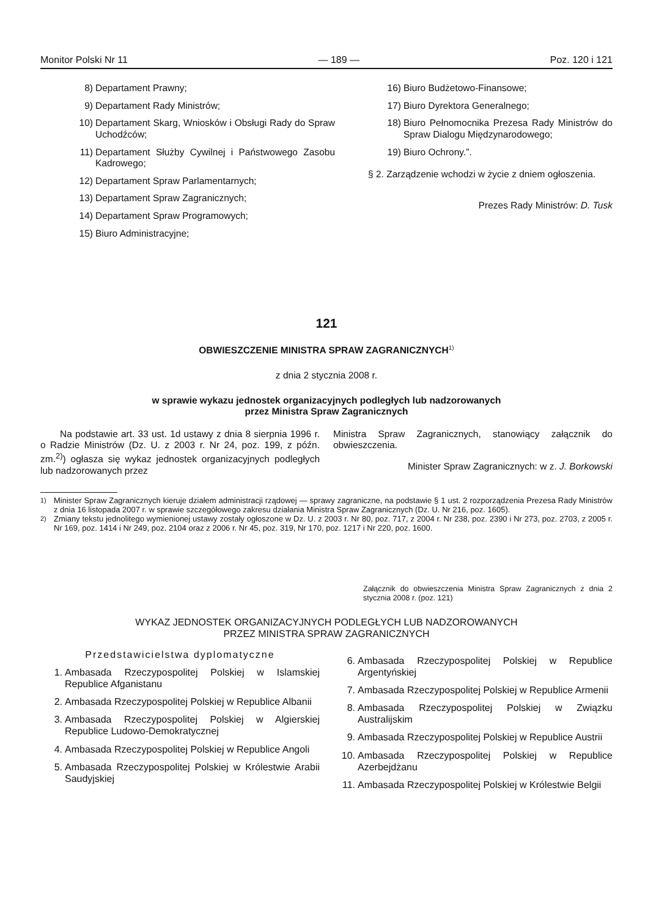Monitor Polski Nr 11 — 189 — Poz. 120 i 121
8) Departament Prawny;
9) Departament Rady Ministrów;
10) Departament Skarg, Wniosków i Obsługi Rady do Spraw Uchodźców;
11) Departament Służby Cywilnej i Państwowego Zasobu Kadrowego;
12) Departament Spraw Parlamentarnych;
13) Departament Spraw Zagranicznych;
14) Departament Spraw Programowych;
15) Biuro Administracyjne;
16) Biuro Budżetowo-Finansowe;
17) Biuro Dyrektora Generalnego;
18) Biuro Pełnomocnika Prezesa Rady Ministrów do Spraw Dialogu Międzynarodowego;
19) Biuro Ochrony.”.
§ 2. Zarządzenie wchodzi w życie z dniem ogłoszenia.
Prezes Rady Ministrów: D. Tusk
121
OBWIESZCZENIE MINISTRA SPRAW ZAGRANICZNYCH<sup>1)</sup>
z dnia 2 stycznia 2008 r.
w sprawie wykazu jednostek organizacyjnych podległych lub nadzorowanych
przez Ministra Spraw Zagranicznych
Na podstawie art. 33 ust. 1d ustawy z dnia 8 sierpnia 1996 r. o Radzie Ministrów (Dz. U. z 2003 r. Nr 24, poz. 199, z późn. zm.<sup>2)</sup>) ogłasza się wykaz jednostek organizacyjnych podległych lub nadzorowanych przez
Ministra Spraw Zagranicznych, stanowiący załącznik do obwieszczenia.
Minister Spraw Zagranicznych: w z. J. Borkowski
<sup>1)</sup> Minister Spraw Zagranicznych kieruje działem administracji rządowej — sprawy zagraniczne, na podstawie § 1 ust. 2 rozporządzenia Prezesa Rady Ministrów z dnia 16 listopada 2007 r. w sprawie szczegółowego zakresu działania Ministra Spraw Zagranicznych (Dz. U. Nr 216, poz. 1605).
<sup>2)</sup> Zmiany tekstu jednolitego wymienionej ustawy zostały ogłoszone w Dz. U. z 2003 r. Nr 80, poz. 717, z 2004 r. Nr 238, poz. 2390 i Nr 273, poz. 2703, z 2005 r. Nr 169, poz. 1414 i Nr 249, poz. 2104 oraz z 2006 r. Nr 45, poz. 319, Nr 170, poz. 1217 i Nr 220, poz. 1600.
Załącznik do obwieszczenia Ministra Spraw Zagranicznych z dnia 2 stycznia 2008 r. (poz. 121)
WYKAZ JEDNOSTEK ORGANIZACYJNYCH PODLEGŁYCH LUB NADZOROWANYCH
PRZEZ MINISTRA SPRAW ZAGRANICZNYCH
Przedstawicielstwa dyplomatyczne
1. Ambasada Rzeczypospolitej Polskiej w Islamskiej Republice Afganistanu
2. Ambasada Rzeczypospolitej Polskiej w Republice Albanii
3. Ambasada Rzeczypospolitej Polskiej w Algierskiej Republice Ludowo-Demokratycznej
4. Ambasada Rzeczypospolitej Polskiej w Republice Angoli
5. Ambasada Rzeczypospolitej Polskiej w Królestwie Arabii Saudyjskiej
6. Ambasada Rzeczypospolitej Polskiej w Republice Argentyńskiej
7. Ambasada Rzeczypospolitej Polskiej w Republice Armenii
8. Ambasada Rzeczypospolitej Polskiej w Związku Australijskim
9. Ambasada Rzeczypospolitej Polskiej w Republice Austrii
10. Ambasada Rzeczypospolitej Polskiej w Republice Azerbejdżanu
11. Ambasada Rzeczypospolitej Polskiej w Królestwie Belgii